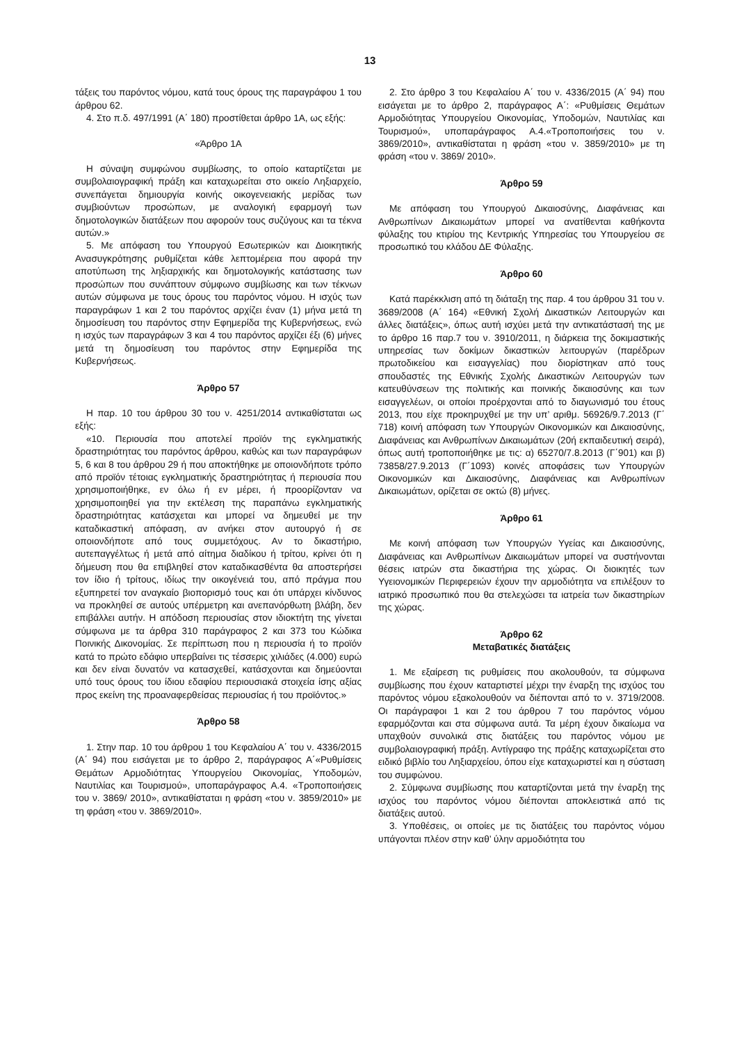13
τάξεις του παρόντος νόμου, κατά τους όρους της παραγράφου 1 του άρθρου 62.
4. Στο π.δ. 497/1991 (Α΄ 180) προστίθεται άρθρο 1Α, ως εξής:
«Άρθρο 1Α
Η σύναψη συμφώνου συμβίωσης, το οποίο καταρτίζεται με συμβολαιογραφική πράξη και καταχωρείται στο οικείο Ληξιαρχείο, συνεπάγεται δημιουργία κοινής οικογενειακής μερίδας των συμβιούντων προσώπων, με αναλογική εφαρμογή των δημοτολογικών διατάξεων που αφορούν τους συζύγους και τα τέκνα αυτών.»
5. Με απόφαση του Υπουργού Εσωτερικών και Διοικητικής Ανασυγκρότησης ρυθμίζεται κάθε λεπτομέρεια που αφορά την αποτύπωση της ληξιαρχικής και δημοτολογικής κατάστασης των προσώπων που συνάπτουν σύμφωνο συμβίωσης και των τέκνων αυτών σύμφωνα με τους όρους του παρόντος νόμου. Η ισχύς των παραγράφων 1 και 2 του παρόντος αρχίζει έναν (1) μήνα μετά τη δημοσίευση του παρόντος στην Εφημερίδα της Κυβερνήσεως, ενώ η ισχύς των παραγράφων 3 και 4 του παρόντος αρχίζει έξι (6) μήνες μετά τη δημοσίευση του παρόντος στην Εφημερίδα της Κυβερνήσεως.
Άρθρο 57
Η παρ. 10 του άρθρου 30 του ν. 4251/2014 αντικαθίσταται ως εξής:
«10. Περιουσία που αποτελεί προϊόν της εγκληματικής δραστηριότητας του παρόντος άρθρου, καθώς και των παραγράφων 5, 6 και 8 του άρθρου 29 ή που αποκτήθηκε με οποιονδήποτε τρόπο από προϊόν τέτοιας εγκληματικής δραστηριότητας ή περιουσία που χρησιμοποιήθηκε, εν όλω ή εν μέρει, ή προορίζονταν να χρησιμοποιηθεί για την εκτέλεση της παραπάνω εγκληματικής δραστηριότητας κατάσχεται και μπορεί να δημευθεί με την καταδικαστική απόφαση, αν ανήκει στον αυτουργό ή σε οποιονδήποτε από τους συμμετόχους. Αν το δικαστήριο, αυτεπαγγέλτως ή μετά από αίτημα διαδίκου ή τρίτου, κρίνει ότι η δήμευση που θα επιβληθεί στον καταδικασθέντα θα αποστερήσει τον ίδιο ή τρίτους, ιδίως την οικογένειά του, από πράγμα που εξυπηρετεί τον αναγκαίο βιοπορισμό τους και ότι υπάρχει κίνδυνος να προκληθεί σε αυτούς υπέρμετρη και ανεπανόρθωτη βλάβη, δεν επιβάλλει αυτήν. Η απόδοση περιουσίας στον ιδιοκτήτη της γίνεται σύμφωνα με τα άρθρα 310 παράγραφος 2 και 373 του Κώδικα Ποινικής Δικονομίας. Σε περίπτωση που η περιουσία ή το προϊόν κατά το πρώτο εδάφιο υπερβαίνει τις τέσσερις χιλιάδες (4.000) ευρώ και δεν είναι δυνατόν να κατασχεθεί, κατάσχονται και δημεύονται υπό τους όρους του ίδιου εδαφίου περιουσιακά στοιχεία ίσης αξίας προς εκείνη της προαναφερθείσας περιουσίας ή του προϊόντος.»
Άρθρο 58
1. Στην παρ. 10 του άρθρου 1 του Κεφαλαίου Α΄ του ν. 4336/2015 (Α΄ 94) που εισάγεται με το άρθρο 2, παράγραφος Α΄«Ρυθμίσεις Θεμάτων Αρμοδιότητας Υπουργείου Οικονομίας, Υποδομών, Ναυτιλίας και Τουρισμού», υποπαράγραφος Α.4. «Τροποποιήσεις του ν. 3869/ 2010», αντικαθίσταται η φράση «του ν. 3859/2010» με τη φράση «του ν. 3869/2010».
2. Στο άρθρο 3 του Κεφαλαίου Α΄ του ν. 4336/2015 (Α΄ 94) που εισάγεται με το άρθρο 2, παράγραφος Α΄: «Ρυθμίσεις Θεμάτων Αρμοδιότητας Υπουργείου Οικονομίας, Υποδομών, Ναυτιλίας και Τουρισμού», υποπαράγραφος Α.4.«Τροποποιήσεις του ν. 3869/2010», αντικαθίσταται η φράση «του ν. 3859/2010» με τη φράση «του ν. 3869/ 2010».
Άρθρο 59
Με απόφαση του Υπουργού Δικαιοσύνης, Διαφάνειας και Ανθρωπίνων Δικαιωμάτων μπορεί να ανατίθενται καθήκοντα φύλαξης του κτιρίου της Κεντρικής Υπηρεσίας του Υπουργείου σε προσωπικό του κλάδου ΔΕ Φύλαξης.
Άρθρο 60
Κατά παρέκκλιση από τη διάταξη της παρ. 4 του άρθρου 31 του ν. 3689/2008 (Α΄ 164) «Εθνική Σχολή Δικαστικών Λειτουργών και άλλες διατάξεις», όπως αυτή ισχύει μετά την αντικατάστασή της με το άρθρο 16 παρ.7 του ν. 3910/2011, η διάρκεια της δοκιμαστικής υπηρεσίας των δοκίμων δικαστικών λειτουργών (παρέδρων πρωτοδικείου και εισαγγελίας) που διορίστηκαν από τους σπουδαστές της Εθνικής Σχολής Δικαστικών Λειτουργών των κατευθύνσεων της πολιτικής και ποινικής δικαιοσύνης και των εισαγγελέων, οι οποίοι προέρχονται από το διαγωνισμό του έτους 2013, που είχε προκηρυχθεί με την υπ’ αριθμ. 56926/9.7.2013 (Γ΄ 718) κοινή απόφαση των Υπουργών Οικονομικών και Δικαιοσύνης, Διαφάνειας και Ανθρωπίνων Δικαιωμάτων (20ή εκπαιδευτική σειρά), όπως αυτή τροποποιήθηκε με τις: α) 65270/7.8.2013 (Γ΄901) και β) 73858/27.9.2013 (Γ΄1093) κοινές αποφάσεις των Υπουργών Οικονομικών και Δικαιοσύνης, Διαφάνειας και Ανθρωπίνων Δικαιωμάτων, ορίζεται σε οκτώ (8) μήνες.
Άρθρο 61
Με κοινή απόφαση των Υπουργών Υγείας και Δικαιοσύνης, Διαφάνειας και Ανθρωπίνων Δικαιωμάτων μπορεί να συστήνονται θέσεις ιατρών στα δικαστήρια της χώρας. Οι διοικητές των Υγειονομικών Περιφερειών έχουν την αρμοδιότητα να επιλέξουν το ιατρικό προσωπικό που θα στελεχώσει τα ιατρεία των δικαστηρίων της χώρας.
Άρθρο 62
Μεταβατικές διατάξεις
1. Με εξαίρεση τις ρυθμίσεις που ακολουθούν, τα σύμφωνα συμβίωσης που έχουν καταρτιστεί μέχρι την έναρξη της ισχύος του παρόντος νόμου εξακολουθούν να διέπονται από το ν. 3719/2008. Οι παράγραφοι 1 και 2 του άρθρου 7 του παρόντος νόμου εφαρμόζονται και στα σύμφωνα αυτά. Τα μέρη έχουν δικαίωμα να υπαχθούν συνολικά στις διατάξεις του παρόντος νόμου με συμβολαιογραφική πράξη. Αντίγραφο της πράξης καταχωρίζεται στο ειδικό βιβλίο του Ληξιαρχείου, όπου είχε καταχωριστεί και η σύσταση του συμφώνου.
2. Σύμφωνα συμβίωσης που καταρτίζονται μετά την έναρξη της ισχύος του παρόντος νόμου διέπονται αποκλειστικά από τις διατάξεις αυτού.
3. Υποθέσεις, οι οποίες με τις διατάξεις του παρόντος νόμου υπάγονται πλέον στην καθ’ ύλην αρμοδιότητα του